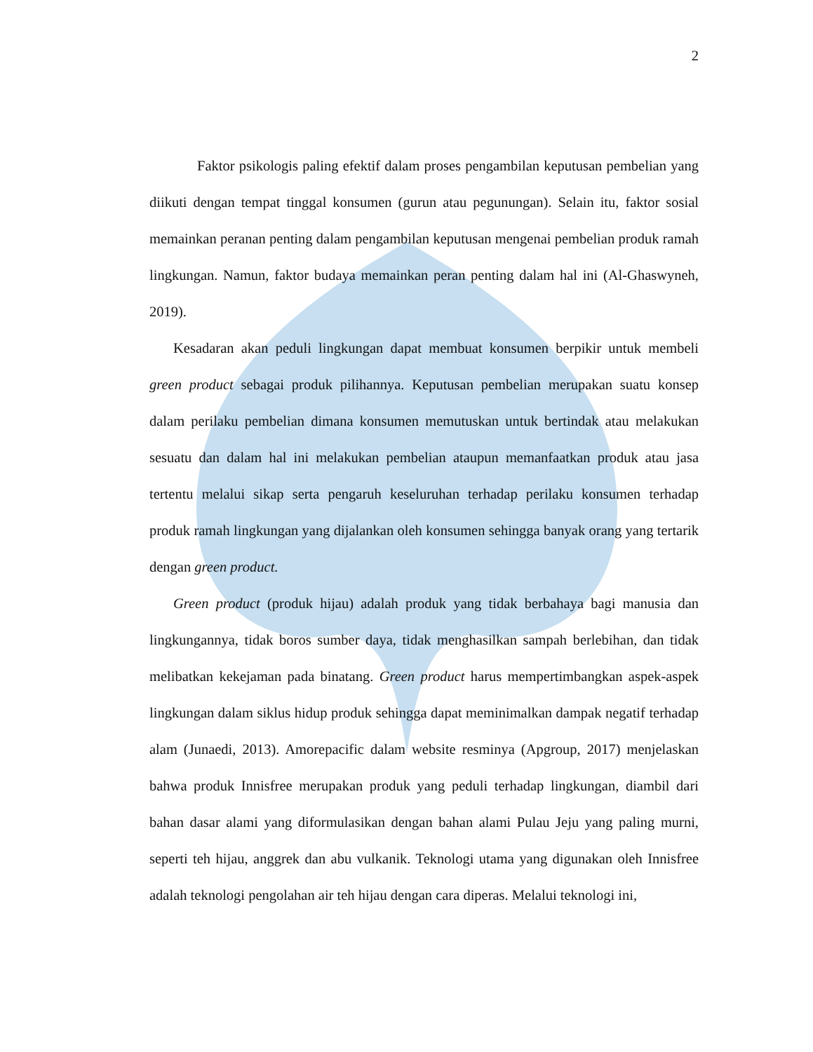2
Faktor psikologis paling efektif dalam proses pengambilan keputusan pembelian yang diikuti dengan tempat tinggal konsumen (gurun atau pegunungan). Selain itu, faktor sosial memainkan peranan penting dalam pengambilan keputusan mengenai pembelian produk ramah lingkungan. Namun, faktor budaya memainkan peran penting dalam hal ini (Al-Ghaswyneh, 2019).
Kesadaran akan peduli lingkungan dapat membuat konsumen berpikir untuk membeli green product sebagai produk pilihannya. Keputusan pembelian merupakan suatu konsep dalam perilaku pembelian dimana konsumen memutuskan untuk bertindak atau melakukan sesuatu dan dalam hal ini melakukan pembelian ataupun memanfaatkan produk atau jasa tertentu melalui sikap serta pengaruh keseluruhan terhadap perilaku konsumen terhadap produk ramah lingkungan yang dijalankan oleh konsumen sehingga banyak orang yang tertarik dengan green product.
Green product (produk hijau) adalah produk yang tidak berbahaya bagi manusia dan lingkungannya, tidak boros sumber daya, tidak menghasilkan sampah berlebihan, dan tidak melibatkan kekejaman pada binatang. Green product harus mempertimbangkan aspek-aspek lingkungan dalam siklus hidup produk sehingga dapat meminimalkan dampak negatif terhadap alam (Junaedi, 2013). Amorepacific dalam website resminya (Apgroup, 2017) menjelaskan bahwa produk Innisfree merupakan produk yang peduli terhadap lingkungan, diambil dari bahan dasar alami yang diformulasikan dengan bahan alami Pulau Jeju yang paling murni, seperti teh hijau, anggrek dan abu vulkanik. Teknologi utama yang digunakan oleh Innisfree adalah teknologi pengolahan air teh hijau dengan cara diperas. Melalui teknologi ini,